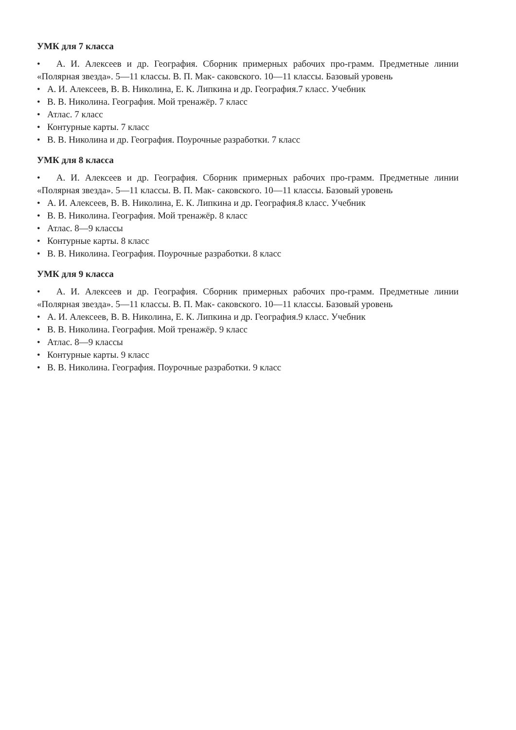УМК для 7 класса
• А. И. Алексеев и др. География. Сборник примерных рабочих про-грамм. Предметные линии «Полярная звезда». 5—11 классы. В. П. Мак- саковского. 10—11 классы. Базовый уровень
• А. И. Алексеев, В. В. Николина, Е. К. Липкина и др. География.7 класс. Учебник
• В. В. Николина. География. Мой тренажёр. 7 класс
• Атлас. 7 класс
• Контурные карты. 7 класс
• В. В. Николина и др. География. Поурочные разработки. 7 класс
УМК для 8 класса
• А. И. Алексеев и др. География. Сборник примерных рабочих про-грамм. Предметные линии «Полярная звезда». 5—11 классы. В. П. Мак- саковского. 10—11 классы. Базовый уровень
• А. И. Алексеев, В. В. Николина, Е. К. Липкина и др. География.8 класс. Учебник
• В. В. Николина. География. Мой тренажёр. 8 класс
• Атлас. 8—9 классы
• Контурные карты. 8 класс
• В. В. Николина. География. Поурочные разработки. 8 класс
УМК для 9 класса
• А. И. Алексеев и др. География. Сборник примерных рабочих про-грамм. Предметные линии «Полярная звезда». 5—11 классы. В. П. Мак- саковского. 10—11 классы. Базовый уровень
• А. И. Алексеев, В. В. Николина, Е. К. Липкина и др. География.9 класс. Учебник
• В. В. Николина. География. Мой тренажёр. 9 класс
• Атлас. 8—9 классы
• Контурные карты. 9 класс
• В. В. Николина. География. Поурочные разработки. 9 класс